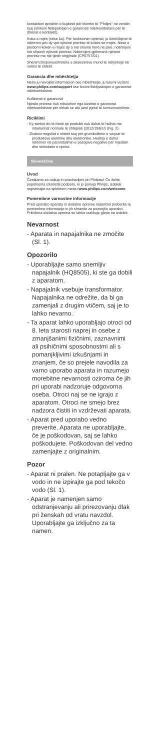kontaktoni qendrën e kujdesit për klientin të "Philips" në vendin tuaj (shikoni fletëpalosjen e garancisë ndërkombëtare për të dhënat e kontaktit).
Koka e rojës (nëse ka): Për funksionim optimal, ju këshillojmë të ndërroni çdo dy vjet njësinë prerëse të kokës së rrojës. Nëse e përdorni kokën e rrojës dy a më shumë herë në javë, ndërrojeni më shpesh njësinë prerëse. Ndërrojeni gjithmonë njësinë prerëse me një tjetër origjinale (CP0757/01).
Shënim:Disponueshmëria e aksesorëve mund të ndryshojë në varësi të shtetit.
Garancia dhe mbështetja
Nëse ju nevojitet informacion ose mbështetje, ju lutemi vizitoni www.philips.com/support ose lexoni fletëpalosjen e garancisë ndërkombëtare.
Kufizimet e garancisë
Njësitë prerëse nuk mbulohen nga kushtet e garancisë ndërkombëtare për shkak se ato janë pjesë të konsumueshme.
Riciklimi
- Ky simbol do të thotë që produkti nuk duhet të hidhet me mbeturinat normale të shtëpisë (2012/19/EU) (Fig. 2).
- Zbatoni rregullat e shtetit tuaj për grumbullimin e veçuar të produkteve elektrike dhe elektronike. Hedhja e duhur ndihmon në parandalimin e pasojave negative për mjedisin dhe shëndetin e njeriut.
Slovenščina
Uvod
Čestitamo za nakup in pozdravljeni pri Philipsu! Če želite popolnoma izkoristiti podporo, ki jo ponuja Philips, izdelek registrirajte na spletnem mestu www.philips.com/welcome.
Pomembne varnostne informacije
Pred uporabo aparata in dodatne opreme natančno preberite te pomembne informacije in jih shranite za poznejšo uporabo. Priložena dodatna oprema se lahko razlikuje glede na izdelek.
Nevarnost
- Aparata in napajalnika ne zmočite (Sl. 1).
Opozorilo
- Uporabljajte samo snemljiv napajalnik (HQ8505), ki ste ga dobili z aparatom.
- Napajalnik vsebuje transformator. Napajalnika ne odrežite, da bi ga zamenjali z drugim vtičem, saj je to lahko nevarno.
- Ta aparat lahko uporabljajo otroci od 8. leta starosti naprej in osebe z zmanjšanimi fizičnimi, zaznavnimi ali psihičnimi sposobnostmi ali s pomanjkljivimi izkušnjami in znanjem, če so prejele navodila za varno uporabo aparata in razumejo morebitne nevarnosti oziroma če jih pri uporabi nadzoruje odgovorna oseba. Otroci naj se ne igrajo z aparatom. Otroci ne smejo brez nadzora čistiti in vzdrževati aparata.
- Aparat pred uporabo vedno preverite. Aparata ne uporabljajte, če je poškodovan, saj se lahko poškodujete. Poškodovan del vedno zamenjajte z originalnim.
Pozor
- Aparat ni pralen. Ne potapljajte ga v vodo in ne izpirajte ga pod tekočo vodo (Sl. 1).
- Aparat je namenjen samo odstranjevanju ali prirezovanju dlak pri ženskah od vratu navzdol. Uporabljajte ga izključno za ta namen.